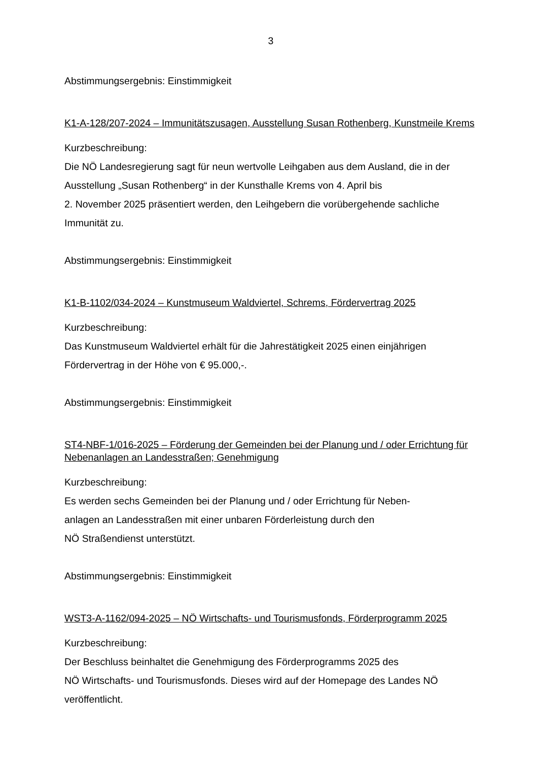3
Abstimmungsergebnis: Einstimmigkeit
K1-A-128/207-2024 – Immunitätszusagen, Ausstellung Susan Rothenberg, Kunstmeile Krems
Kurzbeschreibung:
Die NÖ Landesregierung sagt für neun wertvolle Leihgaben aus dem Ausland, die in der Ausstellung „Susan Rothenberg“ in der Kunsthalle Krems von 4. April bis
2. November 2025 präsentiert werden, den Leihgebern die vorübergehende sachliche Immunität zu.
Abstimmungsergebnis: Einstimmigkeit
K1-B-1102/034-2024 – Kunstmuseum Waldviertel, Schrems, Fördervertrag 2025
Kurzbeschreibung:
Das Kunstmuseum Waldviertel erhält für die Jahrestätigkeit 2025 einen einjährigen Fördervertrag in der Höhe von € 95.000,-.
Abstimmungsergebnis: Einstimmigkeit
ST4-NBF-1/016-2025 – Förderung der Gemeinden bei der Planung und / oder Errichtung für Nebenanlagen an Landesstraßen; Genehmigung
Kurzbeschreibung:
Es werden sechs Gemeinden bei der Planung und / oder Errichtung für Neben-
anlagen an Landesstraßen mit einer unbaren Förderleistung durch den
NÖ Straßendienst unterstützt.
Abstimmungsergebnis: Einstimmigkeit
WST3-A-1162/094-2025 – NÖ Wirtschafts- und Tourismusfonds, Förderprogramm 2025
Kurzbeschreibung:
Der Beschluss beinhaltet die Genehmigung des Förderprogramms 2025 des
NÖ Wirtschafts- und Tourismusfonds. Dieses wird auf der Homepage des Landes NÖ veröffentlicht.